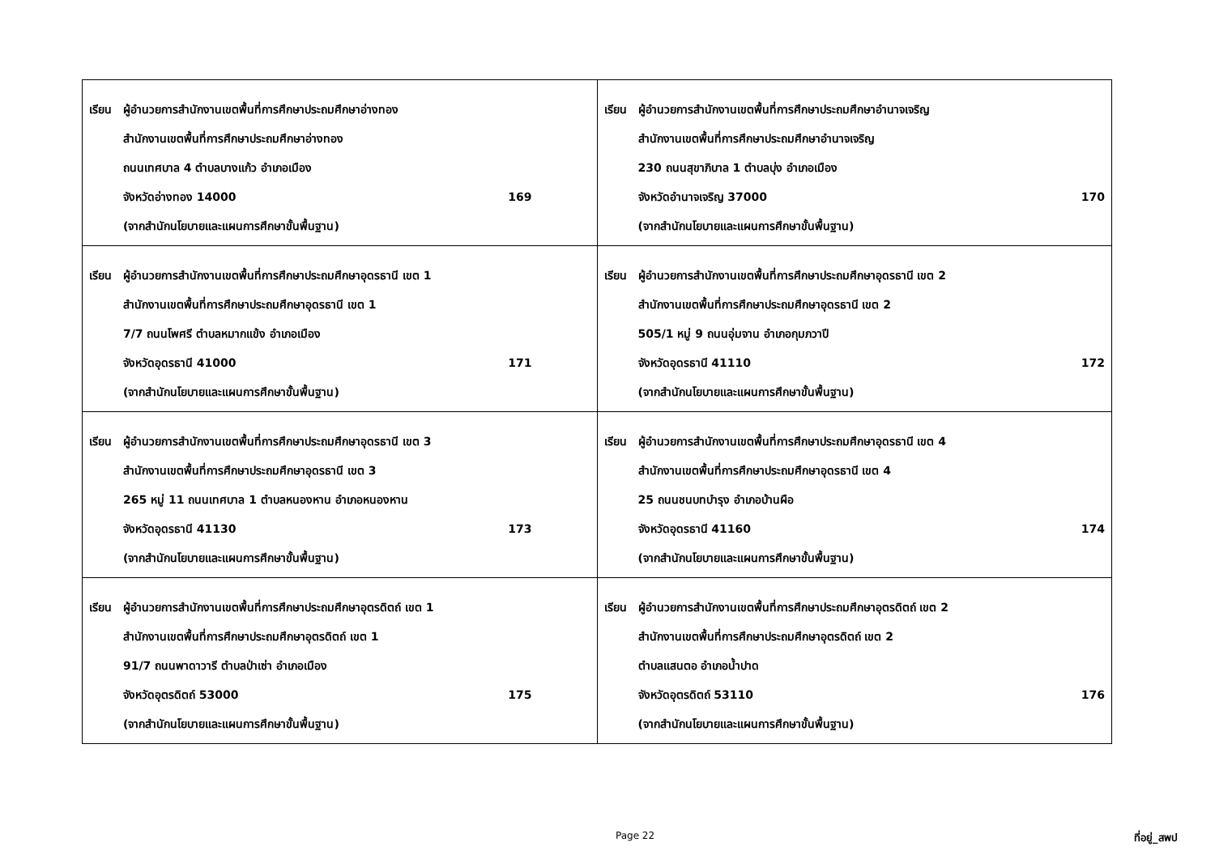| เรียน ผู้อำนวยการสำนักงานเขตพื้นที่การศึกษาประถมศึกษาอ่างทอง สำนักงานเขตพื้นที่การศึกษาประถมศึกษาอ่างทอง ถนนเทศบาล 4 ตำบลบางแก้ว อำเภอเมือง จังหวัดอ่างทอง 14000 169 (จากสำนักนโยบายและแผนการศึกษาขั้นพื้นฐาน) | เรียน ผู้อำนวยการสำนักงานเขตพื้นที่การศึกษาประถมศึกษาอำนาจเจริญ สำนักงานเขตพื้นที่การศึกษาประถมศึกษาอำนาจเจริญ 230 ถนนสุขาภิบาล 1 ตำบลบุ่ง อำเภอเมือง จังหวัดอำนาจเจริญ 37000 170 (จากสำนักนโยบายและแผนการศึกษาขั้นพื้นฐาน) |
| เรียน ผู้อำนวยการสำนักงานเขตพื้นที่การศึกษาประถมศึกษาอุดรธานี เขต 1 สำนักงานเขตพื้นที่การศึกษาประถมศึกษาอุดรธานี เขต 1 7/7 ถนนโพศรี ตำบลหมากแข้ง อำเภอเมือง จังหวัดอุดรธานี 41000 171 (จากสำนักนโยบายและแผนการศึกษาขั้นพื้นฐาน) | เรียน ผู้อำนวยการสำนักงานเขตพื้นที่การศึกษาประถมศึกษาอุดรธานี เขต 2 สำนักงานเขตพื้นที่การศึกษาประถมศึกษาอุดรธานี เขต 2 505/1 หมู่ 9 ถนนอุ่มจาน อำเภอกุมภวาปี จังหวัดอุดรธานี 41110 172 (จากสำนักนโยบายและแผนการศึกษาขั้นพื้นฐาน) |
| เรียน ผู้อำนวยการสำนักงานเขตพื้นที่การศึกษาประถมศึกษาอุดรธานี เขต 3 สำนักงานเขตพื้นที่การศึกษาประถมศึกษาอุดรธานี เขต 3 265 หมู่ 11 ถนนเทศบาล 1 ตำบลหนองหาน อำเภอหนองหาน จังหวัดอุดรธานี 41130 173 (จากสำนักนโยบายและแผนการศึกษาขั้นพื้นฐาน) | เรียน ผู้อำนวยการสำนักงานเขตพื้นที่การศึกษาประถมศึกษาอุดรธานี เขต 4 สำนักงานเขตพื้นที่การศึกษาประถมศึกษาอุดรธานี เขต 4 25 ถนนชนบทบำรุง อำเภอบ้านผือ จังหวัดอุดรธานี 41160 174 (จากสำนักนโยบายและแผนการศึกษาขั้นพื้นฐาน) |
| เรียน ผู้อำนวยการสำนักงานเขตพื้นที่การศึกษาประถมศึกษาอุตรดิตถ์ เขต 1 สำนักงานเขตพื้นที่การศึกษาประถมศึกษาอุตรดิตถ์ เขต 1 91/7 ถนนพาดาวารี ตำบลป่าเซ่า อำเภอเมือง จังหวัดอุตรดิตถ์ 53000 175 (จากสำนักนโยบายและแผนการศึกษาขั้นพื้นฐาน) | เรียน ผู้อำนวยการสำนักงานเขตพื้นที่การศึกษาประถมศึกษาอุตรดิตถ์ เขต 2 สำนักงานเขตพื้นที่การศึกษาประถมศึกษาอุตรดิตถ์ เขต 2 ตำบลแสนตอ อำเภอน้ำปาด จังหวัดอุตรดิตถ์ 53110 176 (จากสำนักนโยบายและแผนการศึกษาขั้นพื้นฐาน) |
Page 22 ที่อยู่_สพป